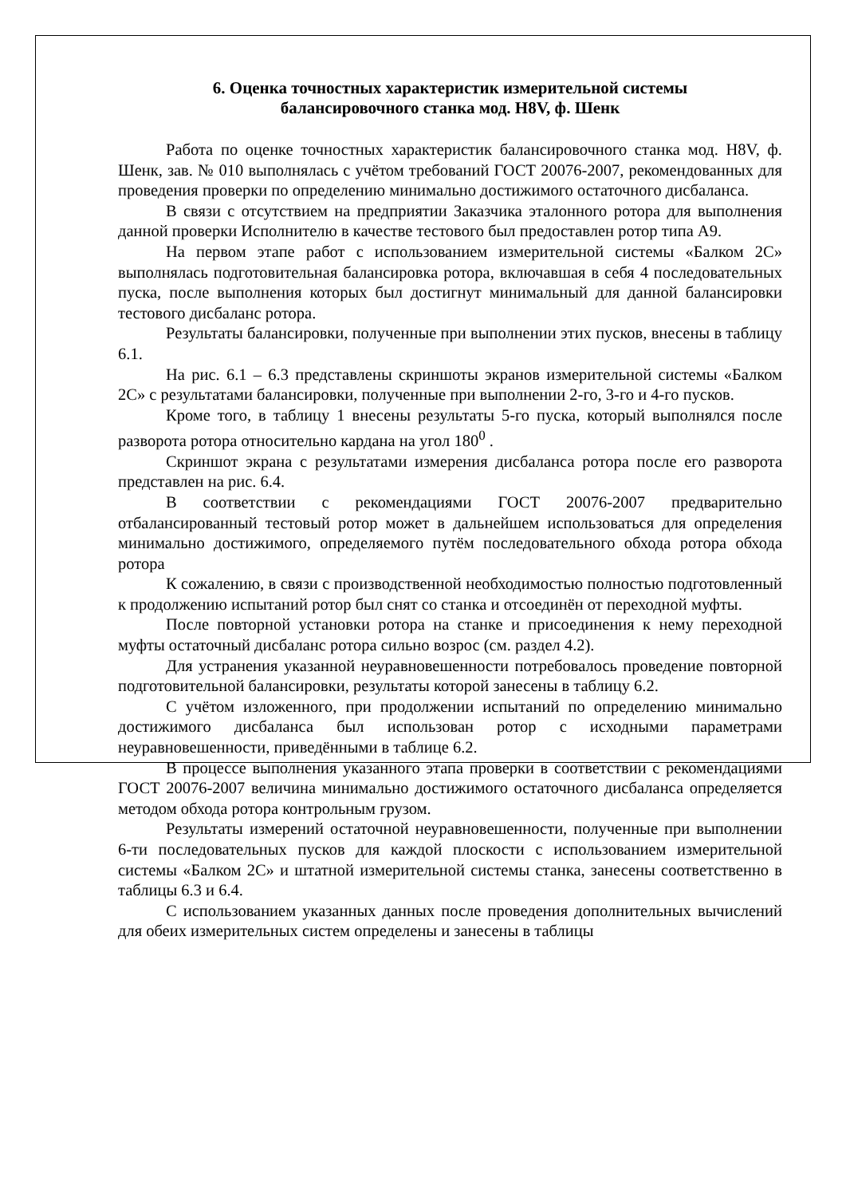6. Оценка точностных характеристик измерительной системы
балансировочного станка мод. H8V, ф. Шенк
Работа по оценке точностных характеристик балансировочного станка мод. H8V, ф. Шенк, зав. № 010 выполнялась с учётом требований ГОСТ 20076-2007, рекомендованных для проведения проверки по определению минимально достижимого остаточного дисбаланса.
В связи с отсутствием на предприятии Заказчика эталонного ротора для выполнения данной проверки Исполнителю в качестве тестового был предоставлен ротор типа А9.
На первом этапе работ с использованием измерительной системы «Балком 2С» выполнялась подготовительная балансировка ротора, включавшая в себя 4 последовательных пуска, после выполнения которых был достигнут минимальный для данной балансировки тестового дисбаланс ротора.
Результаты балансировки, полученные при выполнении этих пусков, внесены в таблицу 6.1.
На рис. 6.1 – 6.3 представлены скриншоты экранов измерительной системы «Балком 2С» с результатами балансировки, полученные при выполнении 2-го, 3-го и 4-го пусков.
Кроме того, в таблицу 1 внесены результаты 5-го пуска, который выполнялся после разворота ротора относительно кардана на угол 180<sup>0</sup> .
Скриншот экрана с результатами измерения дисбаланса ротора после его разворота представлен на рис. 6.4.
В соответствии с рекомендациями ГОСТ 20076-2007 предварительно отбалансированный тестовый ротор может в дальнейшем использоваться для определения минимально достижимого, определяемого путём последовательного обхода ротора обхода ротора
К сожалению, в связи с производственной необходимостью полностью подготовленный к продолжению испытаний ротор был снят со станка и отсоединён от переходной муфты.
После повторной установки ротора на станке и присоединения к нему переходной муфты остаточный дисбаланс ротора сильно возрос (см. раздел 4.2).
Для устранения указанной неуравновешенности потребовалось проведение повторной подготовительной балансировки, результаты которой занесены в таблицу 6.2.
С учётом изложенного, при продолжении испытаний по определению минимально достижимого дисбаланса был использован ротор с исходными параметрами неуравновешенности, приведёнными в таблице 6.2.
В процессе выполнения указанного этапа проверки в соответствии с рекомендациями ГОСТ 20076-2007 величина минимально достижимого остаточного дисбаланса определяется методом обхода ротора контрольным грузом.
Результаты измерений остаточной неуравновешенности, полученные при выполнении 6-ти последовательных пусков для каждой плоскости с использованием измерительной системы «Балком 2С» и штатной измерительной системы станка, занесены соответственно в таблицы 6.3 и 6.4.
С использованием указанных данных после проведения дополнительных вычислений для обеих измерительных систем определены и занесены в таблицы